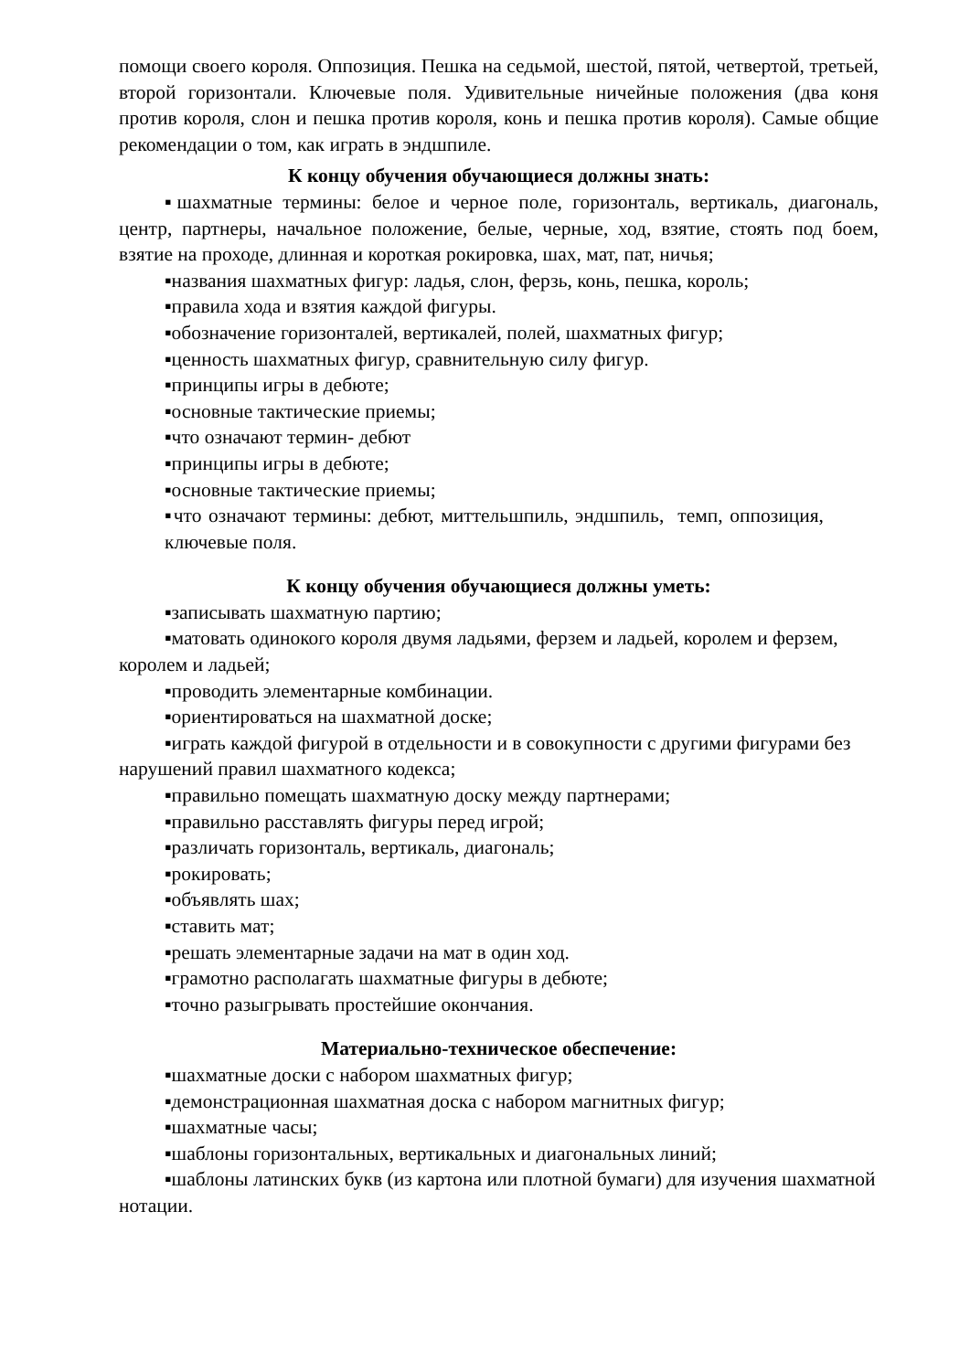помощи своего короля. Оппозиция. Пешка на седьмой, шестой, пятой, четвертой, третьей, второй горизонтали. Ключевые поля. Удивительные ничейные положения (два коня против короля, слон и пешка против короля, конь и пешка против короля). Самые общие рекомендации о том, как играть в эндшпиле.
К концу обучения обучающиеся должны знать:
▪шахматные термины: белое и черное поле, горизонталь, вертикаль, диагональ, центр, партнеры, начальное положение, белые, черные, ход, взятие, стоять под боем, взятие на проходе, длинная и короткая рокировка, шах, мат, пат, ничья;
▪названия шахматных фигур: ладья, слон, ферзь, конь, пешка, король;
▪правила хода и взятия каждой фигуры.
▪обозначение горизонталей, вертикалей, полей, шахматных фигур;
▪ценность шахматных фигур, сравнительную силу фигур.
▪принципы игры в дебюте;
▪основные тактические приемы;
▪что означают термин- дебют
▪принципы игры в дебюте;
▪основные тактические приемы;
▪что означают термины: дебют, миттельшпиль, эндшпиль, темп, оппозиция, ключевые поля.
К концу обучения обучающиеся должны уметь:
▪записывать шахматную партию;
▪матовать одинокого короля двумя ладьями, ферзем и ладьей, королем и ферзем, королем и ладьей;
▪проводить элементарные комбинации.
▪ориентироваться на шахматной доске;
▪играть каждой фигурой в отдельности и в совокупности с другими фигурами без нарушений правил шахматного кодекса;
▪правильно помещать шахматную доску между партнерами;
▪правильно расставлять фигуры перед игрой;
▪различать горизонталь, вертикаль, диагональ;
▪рокировать;
▪объявлять шах;
▪ставить мат;
▪решать элементарные задачи на мат в один ход.
▪грамотно располагать шахматные фигуры в дебюте;
▪точно разыгрывать простейшие окончания.
Материально-техническое обеспечение:
▪шахматные доски с набором шахматных фигур;
▪демонстрационная шахматная доска с набором магнитных фигур;
▪шахматные часы;
▪шаблоны горизонтальных, вертикальных и диагональных линий;
▪шаблоны латинских букв (из картона или плотной бумаги) для изучения шахматной нотации.